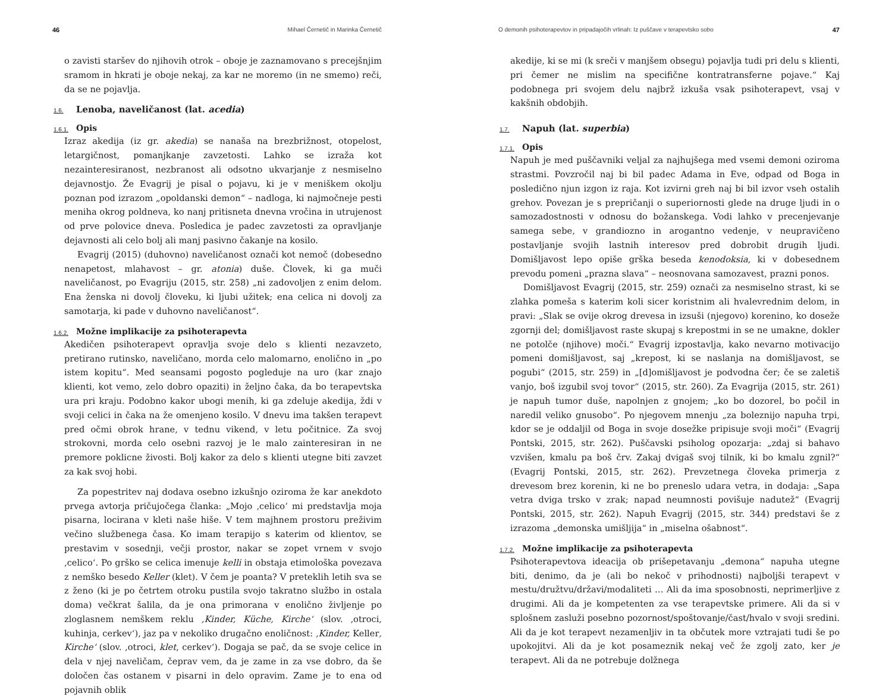46 Mihael Černetič in Marinka Černetič
o zavisti staršev do njihovih otrok – oboje je zaznamovano s precejšnjim sramom in hkrati je oboje nekaj, za kar ne moremo (in ne smemo) reči, da se ne pojavlja.
1.6. Lenoba, naveličanost (lat. acedia)
1.6.1. Opis
Izraz akedija (iz gr. akedia) se nanaša na brezbrižnost, otopelost, letargičnost, pomanjkanje zavzetosti. Lahko se izraža kot nezainteresiranost, nezbranost ali odsotno ukvarjanje z nesmiselno dejavnostjo. Že Evagrij je pisal o pojavu, ki je v meniškem okolju poznan pod izrazom „opoldanski demon“ – nadloga, ki najmočneje pesti meniha okrog poldneva, ko nanj pritisneta dnevna vročina in utrujenost od prve polovice dneva. Posledica je padec zavzetosti za opravljanje dejavnosti ali celo bolj ali manj pasivno čakanje na kosilo.
Evagrij (2015) (duhovno) naveličanost označi kot nemoč (dobesedno nenapetost, mlahavost – gr. atonia) duše. Človek, ki ga muči naveličanost, po Evagriju (2015, str. 258) „ni zadovoljen z enim delom. Ena ženska ni dovolj človeku, ki ljubi užitek; ena celica ni dovolj za samotarja, ki pade v duhovno naveličanost“.
1.6.2. Možne implikacije za psihoterapevta
Akedičen psihoterapevt opravlja svoje delo s klienti nezavzeto, pretirano rutinsko, naveličano, morda celo malomarno, enolično in „po istem kopitu“. Med seansami pogosto pogleduje na uro (kar znajo klienti, kot vemo, zelo dobro opaziti) in željno čaka, da bo terapevtska ura pri kraju. Podobno kakor ubogi menih, ki ga zdeluje akedija, ždi v svoji celici in čaka na že omenjeno kosilo. V dnevu ima takšen terapevt pred očmi obrok hrane, v tednu vikend, v letu počitnice. Za svoj strokovni, morda celo osebni razvoj je le malo zainteresiran in ne premore poklicne živosti. Bolj kakor za delo s klienti utegne biti zavzet za kak svoj hobi.
Za popestritev naj dodava osebno izkušnjo oziroma že kar anekdoto prvega avtorja pričujočega članka: „Mojo ‚celico‘ mi predstavlja moja pisarna, locirana v kleti naše hiše. V tem majhnem prostoru preživim večino službenega časa. Ko imam terapijo s katerim od klientov, se prestavim v sosednji, večji prostor, nakar se zopet vrnem v svojo ‚celico‘. Po grško se celica imenuje kelli in obstaja etimološka povezava z nemško besedo Keller (klet). V čem je poanta? V preteklih letih sva se z ženo (ki je po četrtem otroku pustila svojo takratno službo in ostala doma) večkrat šalila, da je ona primorana v enolično življenje po zloglasnem nemškem reklu ‚Kinder, Küche, Kirche‘ (slov. ‚otroci, kuhinja, cerkev‘), jaz pa v nekoliko drugačno enoličnost: ‚Kinder, Keller, Kirche‘ (slov. ‚otroci, klet, cerkev‘). Dogaja se pač, da se svoje celice in dela v njej naveličam, čeprav vem, da je zame in za vse dobro, da še določen čas ostanem v pisarni in delo opravim. Zame je to ena od pojavnih oblik
O demonih psihoterapevtov in pripadajočih vrlinah: Iz puščave v terapevtsko sobo 47
akedije, ki se mi (k sreči v manjšem obsegu) pojavlja tudi pri delu s klienti, pri čemer ne mislim na specifične kontratransferne pojave.“ Kaj podobnega pri svojem delu najbrž izkuša vsak psihoterapevt, vsaj v kakšnih obdobjih.
1.7. Napuh (lat. superbia)
1.7.1. Opis
Napuh je med puščavniki veljal za najhujšega med vsemi demoni oziroma strastmi. Povzročil naj bi bil padec Adama in Eve, odpad od Boga in posledično njun izgon iz raja. Kot izvirni greh naj bi bil izvor vseh ostalih grehov. Povezan je s prepričanji o superiornosti glede na druge ljudi in o samozadostnosti v odnosu do božanskega. Vodi lahko v precenjevanje samega sebe, v grandiozno in arogantno vedenje, v neupravičeno postavljanje svojih lastnih interesov pred dobrobit drugih ljudi. Domišljavost lepo opiše grška beseda kenodoksia, ki v dobesednem prevodu pomeni „prazna slava“ – neosnovana samozavest, prazni ponos.
Domišljavost Evagrij (2015, str. 259) označi za nesmiselno strast, ki se zlahka pomeša s katerim koli sicer koristnim ali hvalevrednim delom, in pravi: „Slak se ovije okrog drevesa in izsuši (njegovo) korenino, ko doseže zgornji del; domišljavost raste skupaj s krepostmi in se ne umakne, dokler ne potolče (njihove) moči.“ Evagrij izpostavlja, kako nevarno motivacijo pomeni domišljavost, saj „krepost, ki se naslanja na domišljavost, se pogubi“ (2015, str. 259) in „[d]omišljavost je podvodna čer; če se zaletiš vanjo, boš izgubil svoj tovor“ (2015, str. 260). Za Evagrija (2015, str. 261) je napuh tumor duše, napolnjen z gnojem; „ko bo dozorel, bo počil in naredil veliko gnusobo“. Po njegovem mnenju „za boleznijo napuha trpi, kdor se je oddaljil od Boga in svoje dosežke pripisuje svoji moči“ (Evagrij Pontski, 2015, str. 262). Puščavski psiholog opozarja: „zdaj si bahavo vzvišen, kmalu pa boš črv. Zakaj dvigaš svoj tilnik, ki bo kmalu zgnil?“ (Evagrij Pontski, 2015, str. 262). Prevzetnega človeka primerja z drevesom brez korenin, ki ne bo preneslo udara vetra, in dodaja: „Sapa vetra dviga trsko v zrak; napad neumnosti povišuje nadutež“ (Evagrij Pontski, 2015, str. 262). Napuh Evagrij (2015, str. 344) predstavi še z izrazoma „demonska umišljija“ in „miselna ošabnost“.
1.7.2. Možne implikacije za psihoterapevta
Psihoterapevtova ideacija ob prišepetavanju „demona“ napuha utegne biti, denimo, da je (ali bo nekoč v prihodnosti) najboljši terapevt v mestu/družtvu/državi/modaliteti … Ali da ima sposobnosti, neprimerljive z drugimi. Ali da je kompetenten za vse terapevtske primere. Ali da si v splošnem zasluži posebno pozornost/spoštovanje/čast/hvalo v svoji sredini. Ali da je kot terapevt nezamenljiv in ta občutek more vztrajati tudi še po upokojitvi. Ali da je kot posameznik nekaj več že zgolj zato, ker je terapevt. Ali da ne potrebuje dolžnega